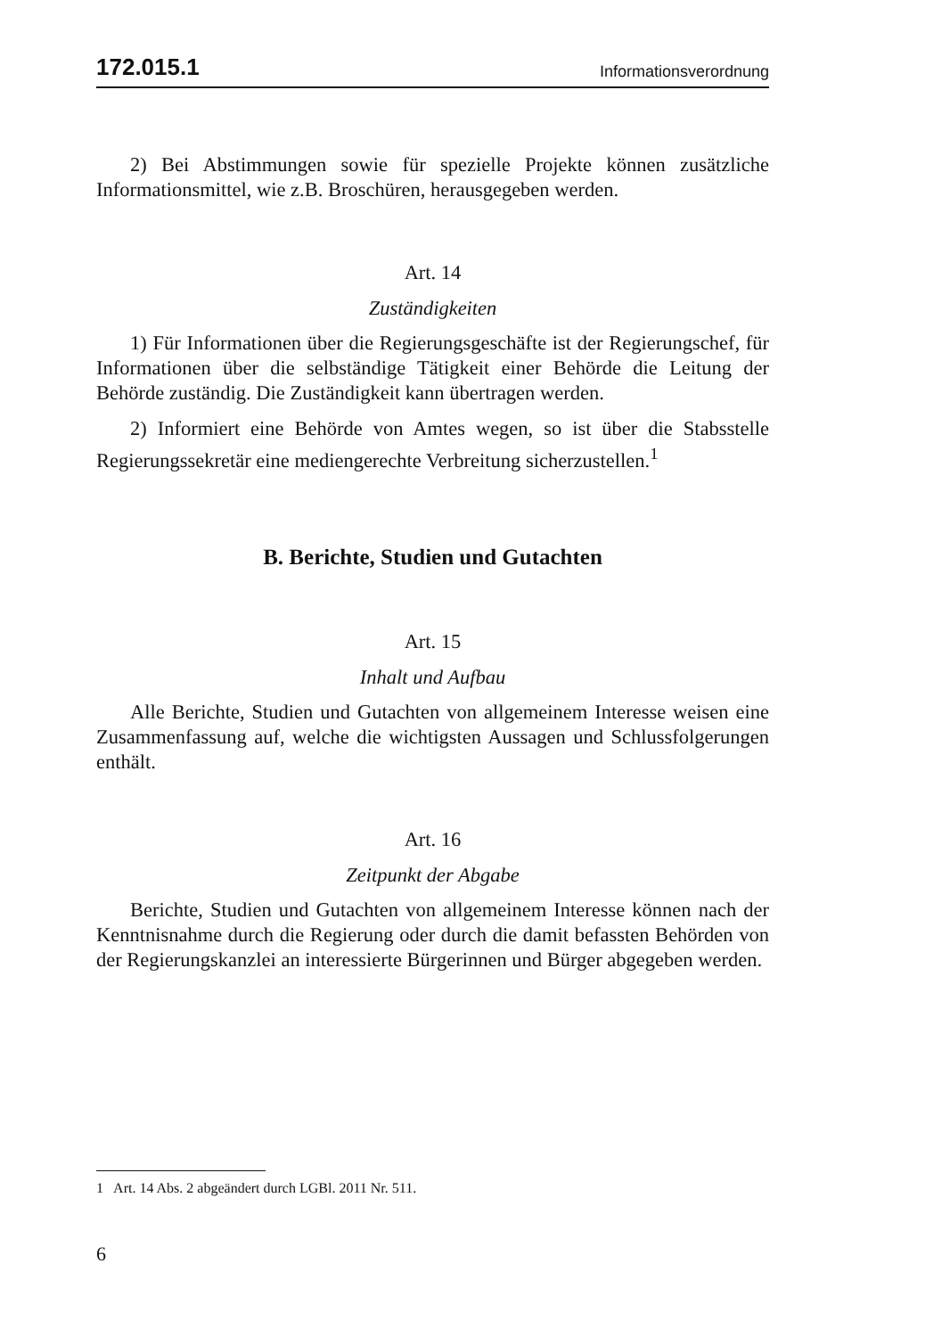172.015.1 Informationsverordnung
2) Bei Abstimmungen sowie für spezielle Projekte können zusätzliche Informationsmittel, wie z.B. Broschüren, herausgegeben werden.
Art. 14
Zuständigkeiten
1) Für Informationen über die Regierungsgeschäfte ist der Regierungschef, für Informationen über die selbständige Tätigkeit einer Behörde die Leitung der Behörde zuständig. Die Zuständigkeit kann übertragen werden.
2) Informiert eine Behörde von Amtes wegen, so ist über die Stabsstelle Regierungssekretär eine mediengerechte Verbreitung sicherzustellen.<sup>1</sup>
B. Berichte, Studien und Gutachten
Art. 15
Inhalt und Aufbau
Alle Berichte, Studien und Gutachten von allgemeinem Interesse weisen eine Zusammenfassung auf, welche die wichtigsten Aussagen und Schlussfolgerungen enthält.
Art. 16
Zeitpunkt der Abgabe
Berichte, Studien und Gutachten von allgemeinem Interesse können nach der Kenntnisnahme durch die Regierung oder durch die damit befassten Behörden von der Regierungskanzlei an interessierte Bürgerinnen und Bürger abgegeben werden.
1 Art. 14 Abs. 2 abgeändert durch LGBl. 2011 Nr. 511.
6